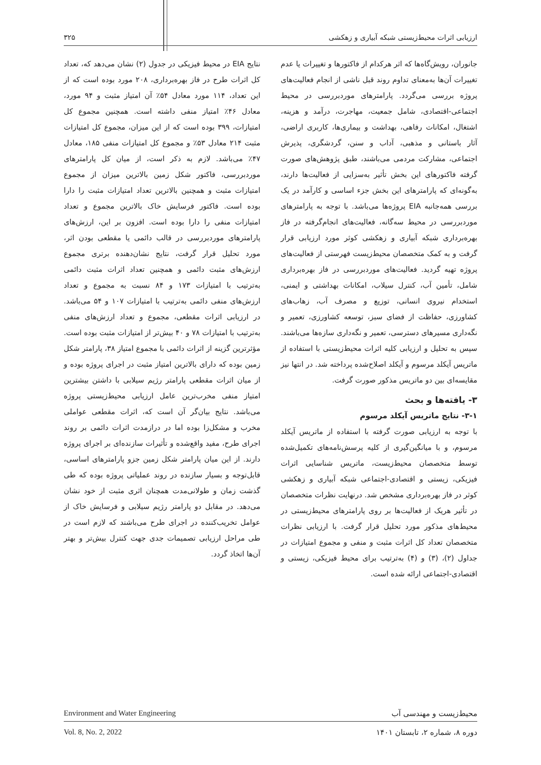ارزیابی اثرات محیط‌زیستی شبکه آبیاری و زهکشی ۳۲۵
جانوران، رویش‌گاه‌ها که اثر هرکدام از فاکتورها و تغییرات یا عدم تغییرات آن‌ها به‌معنای تداوم روند قبل ناشی از انجام فعالیت‌های پروژه بررسی می‌گردد. پارامترهای موردبررسی در محیط اجتماعی-اقتصادی، شامل جمعیت، مهاجرت، درآمد و هزینه، اشتغال، امکانات رفاهی، بهداشت و بیماری‌ها، کاربری اراضی، آثار باستانی و مذهبی، آداب و سنن، گردشگری، پذیرش اجتماعی، مشارکت مردمی می‌باشند، طبق پژوهش‌های صورت گرفته فاکتورهای این بخش تأثیر به‌سزایی از فعالیت‌ها دارند، به‌گونه‌ای که پارامترهای این بخش جزء اساسی و کارآمد در یک بررسی همه‌جانبه EIA پروژه‌ها می‌باشد. با توجه به پارامترهای موردبررسی در محیط سه‌گانه، فعالیت‌های انجام‌گرفته در فاز بهره‌برداری شبکه آبیاری و زهکشی کوثر مورد ارزیابی قرار گرفت و به کمک متخصصان محیط‌زیست فهرستی از فعالیت‌های پروژه تهیه گردید. فعالیت‌های موردبررسی در فاز بهره‌برداری شامل، تأمین آب، کنترل سیلاب، امکانات بهداشتی و ایمنی، استخدام نیروی انسانی، توزیع و مصرف آب، زهاب‌های کشاورزی، حفاظت از فضای سبز، توسعه کشاورزی، تعمیر و نگه‌داری مسیرهای دسترسی، تعمیر و نگه‌داری سازه‌ها می‌باشند. سپس به تحلیل و ارزیابی کلیه اثرات محیط‌زیستی با استفاده از ماتریس آیکلد مرسوم و آیکلد اصلاح‌شده پرداخته شد. در انتها نیز مقایسه‌ای بین دو ماتریس مذکور صورت گرفت.
۳- یافته‌ها و بحث
۳-۱- نتایج ماتریس آیکلد مرسوم
با توجه به ارزیابی صورت گرفته با استفاده از ماتریس آیکلد مرسوم، و با میانگین‌گیری از کلیه پرسش‌نامه‌های تکمیل‌شده توسط متخصصان محیط‌زیست، ماتریس شناسایی اثرات فیزیکی، زیستی و اقتصادی-اجتماعی شبکه آبیاری و زهکشی کوثر در فاز بهره‌برداری مشخص شد. درنهایت نظرات متخصصان در تأثیر هریک از فعالیت‌ها بر روی پارامترهای محیط‌زیستی در محیط‌های مذکور مورد تحلیل قرار گرفت. با ارزیابی نظرات متخصصان تعداد کل اثرات مثبت و منفی و مجموع امتیازات در جداول (۲)، (۳) و (۴) به‌ترتیب برای محیط فیزیکی، زیستی و اقتصادی-اجتماعی ارائه شده است.
نتایج EIA در محیط فیزیکی در جدول (۲) نشان می‌دهد که، تعداد کل اثرات طرح در فاز بهره‌برداری، ۲۰۸ مورد بوده است که از این تعداد، ۱۱۴ مورد معادل ۵۴٪ آن امتیاز مثبت و ۹۴ مورد، معادل ۴۶٪ امتیاز منفی داشته است. همچنین مجموع کل امتیازات، ۳۹۹ بوده است که از این میزان، مجموع کل امتیازات مثبت ۲۱۴ معادل ۵۳٪ و مجموع کل امتیازات منفی ۱۸۵، معادل ۴۷٪ می‌باشد. لازم به ذکر است، از میان کل پارامترهای موردبررسی، فاکتور شکل زمین بالاترین میزان از مجموع امتیازات مثبت و همچنین بالاترین تعداد امتیازات مثبت را دارا بوده است. فاکتور فرسایش خاک بالاترین مجموع و تعداد امتیازات منفی را دارا بوده است. افزون بر این، ارزش‌های پارامترهای موردبررسی در قالب دائمی یا مقطعی بودن اثر، مورد تحلیل قرار گرفت، نتایج نشان‌دهنده برتری مجموع ارزش‌های مثبت دائمی و همچنین تعداد اثرات مثبت دائمی به‌ترتیب با امتیازات ۱۷۳ و ۸۴ نسبت به مجموع و تعداد ارزش‌های منفی دائمی به‌ترتیب با امتیازات ۱۰۷ و ۵۴ می‌باشد. در ارزیابی اثرات مقطعی، مجموع و تعداد ارزش‌های منفی به‌ترتیب با امتیازات ۷۸ و ۴۰ بیش‌تر از امتیازات مثبت بوده است. مؤثرترین گزینه از اثرات دائمی با مجموع امتیاز ۳۸، پارامتر شکل زمین بوده که دارای بالاترین امتیاز مثبت در اجرای پروژه بوده و از میان اثرات مقطعی پارامتر رژیم سیلابی با داشتن بیشترین امتیاز منفی مخرب‌ترین عامل ارزیابی محیط‌زیستی پروژه می‌باشد. نتایج بیان‌گر آن است که، اثرات مقطعی عواملی مخرب و مشکل‌زا بوده اما در درازمدت اثرات دائمی بر روند اجرای طرح، مفید واقع‌شده و تأثیرات سازنده‌ای بر اجرای پروژه دارند. از این میان پارامتر شکل زمین جزو پارامترهای اساسی، قابل‌توجه و بسیار سازنده در روند عملیاتی پروژه بوده که طی گذشت زمان و طولانی‌مدت همچنان اثری مثبت از خود نشان می‌دهد. در مقابل دو پارامتر رژیم سیلابی و فرسایش خاک از عوامل تخریب‌کننده در اجرای طرح می‌باشند که لازم است در طی مراحل ارزیابی تصمیمات جدی جهت کنترل بیش‌تر و بهتر آن‌ها اتخاذ گردد.
Environment and Water Engineering محیط‌زیست و مهندسی آب
Vol. 8, No. 2, 2022 دوره ۸، شماره ۲، تابستان ۱۴۰۱